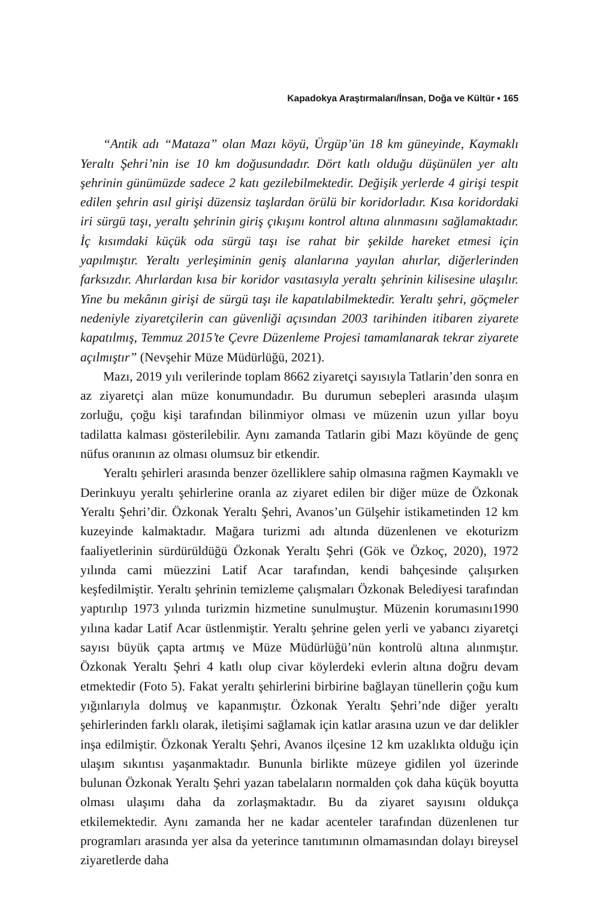Kapadokya Araştırmaları/İnsan, Doğa ve Kültür ▪ 165
“Antik adı “Mataza” olan Mazı köyü, Ürgüp’ün 18 km güneyinde, Kaymaklı Yeraltı Şehri’nin ise 10 km doğusundadır. Dört katlı olduğu düşünülen yer altı şehrinin günümüzde sadece 2 katı gezilebilmektedir. Değişik yerlerde 4 girişi tespit edilen şehrin asıl girişi düzensiz taşlardan örülü bir koridorladır. Kısa koridordaki iri sürgü taşı, yeraltı şehrinin giriş çıkışını kontrol altına alınmasını sağlamaktadır. İç kısımdaki küçük oda sürgü taşı ise rahat bir şekilde hareket etmesi için yapılmıştır. Yeraltı yerleşiminin geniş alanlarına yayılan ahırlar, diğerlerinden farksızdır. Ahırlardan kısa bir koridor vasıtasıyla yeraltı şehrinin kilisesine ulaşılır. Yine bu mekânın girişi de sürgü taşı ile kapatılabilmektedir. Yeraltı şehri, göçmeler nedeniyle ziyaretçilerin can güvenliği açısından 2003 tarihinden itibaren ziyarete kapatılmış, Temmuz 2015’te Çevre Düzenleme Projesi tamamlanarak tekrar ziyarete açılmıştır” (Nevşehir Müze Müdürlüğü, 2021).
Mazı, 2019 yılı verilerinde toplam 8662 ziyaretçi sayısıyla Tatlarin’den sonra en az ziyaretçi alan müze konumundadır. Bu durumun sebepleri arasında ulaşım zorluğu, çoğu kişi tarafından bilinmiyor olması ve müzenin uzun yıllar boyu tadilatta kalması gösterilebilir. Aynı zamanda Tatlarin gibi Mazı köyünde de genç nüfus oranının az olması olumsuz bir etkendir.
Yeraltı şehirleri arasında benzer özelliklere sahip olmasına rağmen Kaymaklı ve Derinkuyu yeraltı şehirlerine oranla az ziyaret edilen bir diğer müze de Özkonak Yeraltı Şehri’dir. Özkonak Yeraltı Şehri, Avanos’un Gülşehir istikametinden 12 km kuzeyinde kalmaktadır. Mağara turizmi adı altında düzenlenen ve ekoturizm faaliyetlerinin sürdürüldüğü Özkonak Yeraltı Şehri (Gök ve Özkoç, 2020), 1972 yılında cami müezzini Latif Acar tarafından, kendi bahçesinde çalışırken keşfedilmiştir. Yeraltı şehrinin temizleme çalışmaları Özkonak Belediyesi tarafından yaptırılıp 1973 yılında turizmin hizmetine sunulmuştur. Müzenin korumasını1990 yılına kadar Latif Acar üstlenmiştir. Yeraltı şehrine gelen yerli ve yabancı ziyaretçi sayısı büyük çapta artmış ve Müze Müdürlüğü’nün kontrolü altına alınmıştır. Özkonak Yeraltı Şehri 4 katlı olup civar köylerdeki evlerin altına doğru devam etmektedir (Foto 5). Fakat yeraltı şehirlerini birbirine bağlayan tünellerin çoğu kum yığınlarıyla dolmuş ve kapanmıştır. Özkonak Yeraltı Şehri’nde diğer yeraltı şehirlerinden farklı olarak, iletişimi sağlamak için katlar arasına uzun ve dar delikler inşa edilmiştir. Özkonak Yeraltı Şehri, Avanos ilçesine 12 km uzaklıkta olduğu için ulaşım sıkıntısı yaşanmaktadır. Bununla birlikte müzeye gidilen yol üzerinde bulunan Özkonak Yeraltı Şehri yazan tabelaların normalden çok daha küçük boyutta olması ulaşımı daha da zorlaşmaktadır. Bu da ziyaret sayısını oldukça etkilemektedir. Aynı zamanda her ne kadar acenteler tarafından düzenlenen tur programları arasında yer alsa da yeterince tanıtımının olmamasından dolayı bireysel ziyaretlerde daha